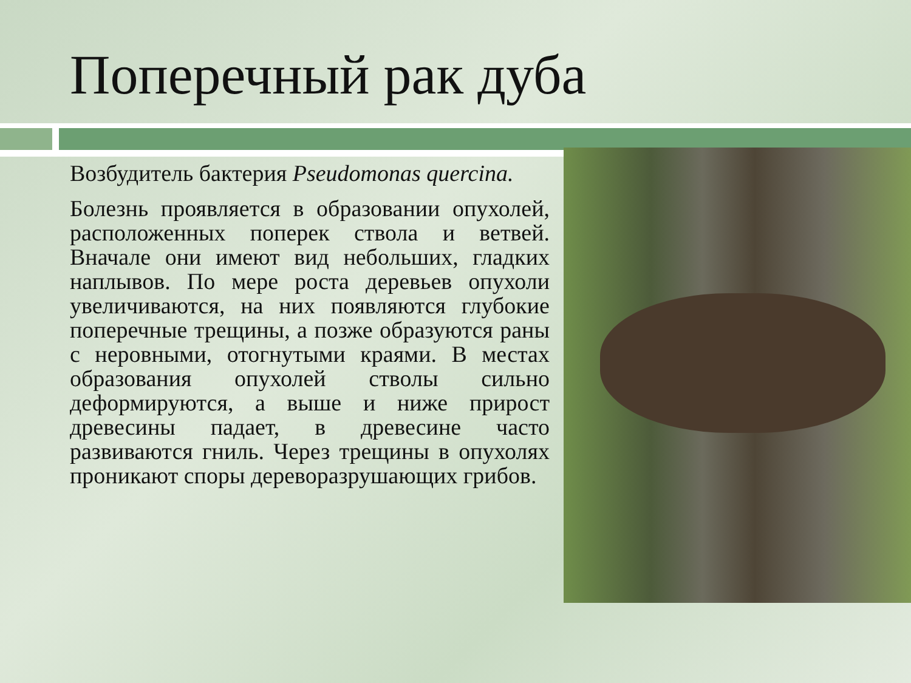Поперечный рак дуба
Возбудитель бактерия Pseudomonas quercina.
Болезнь проявляется в образовании опухолей, расположенных поперек ствола и ветвей. Вначале они имеют вид небольших, гладких наплывов. По мере роста деревьев опухоли увеличиваются, на них появляются глубокие поперечные трещины, а позже образуются раны с неровными, отогнутыми краями. В местах образования опухолей стволы сильно деформируются, а выше и ниже прирост древесины падает, в древесине часто развиваются гниль. Через трещины в опухолях проникают споры дереворазрушающих грибов.